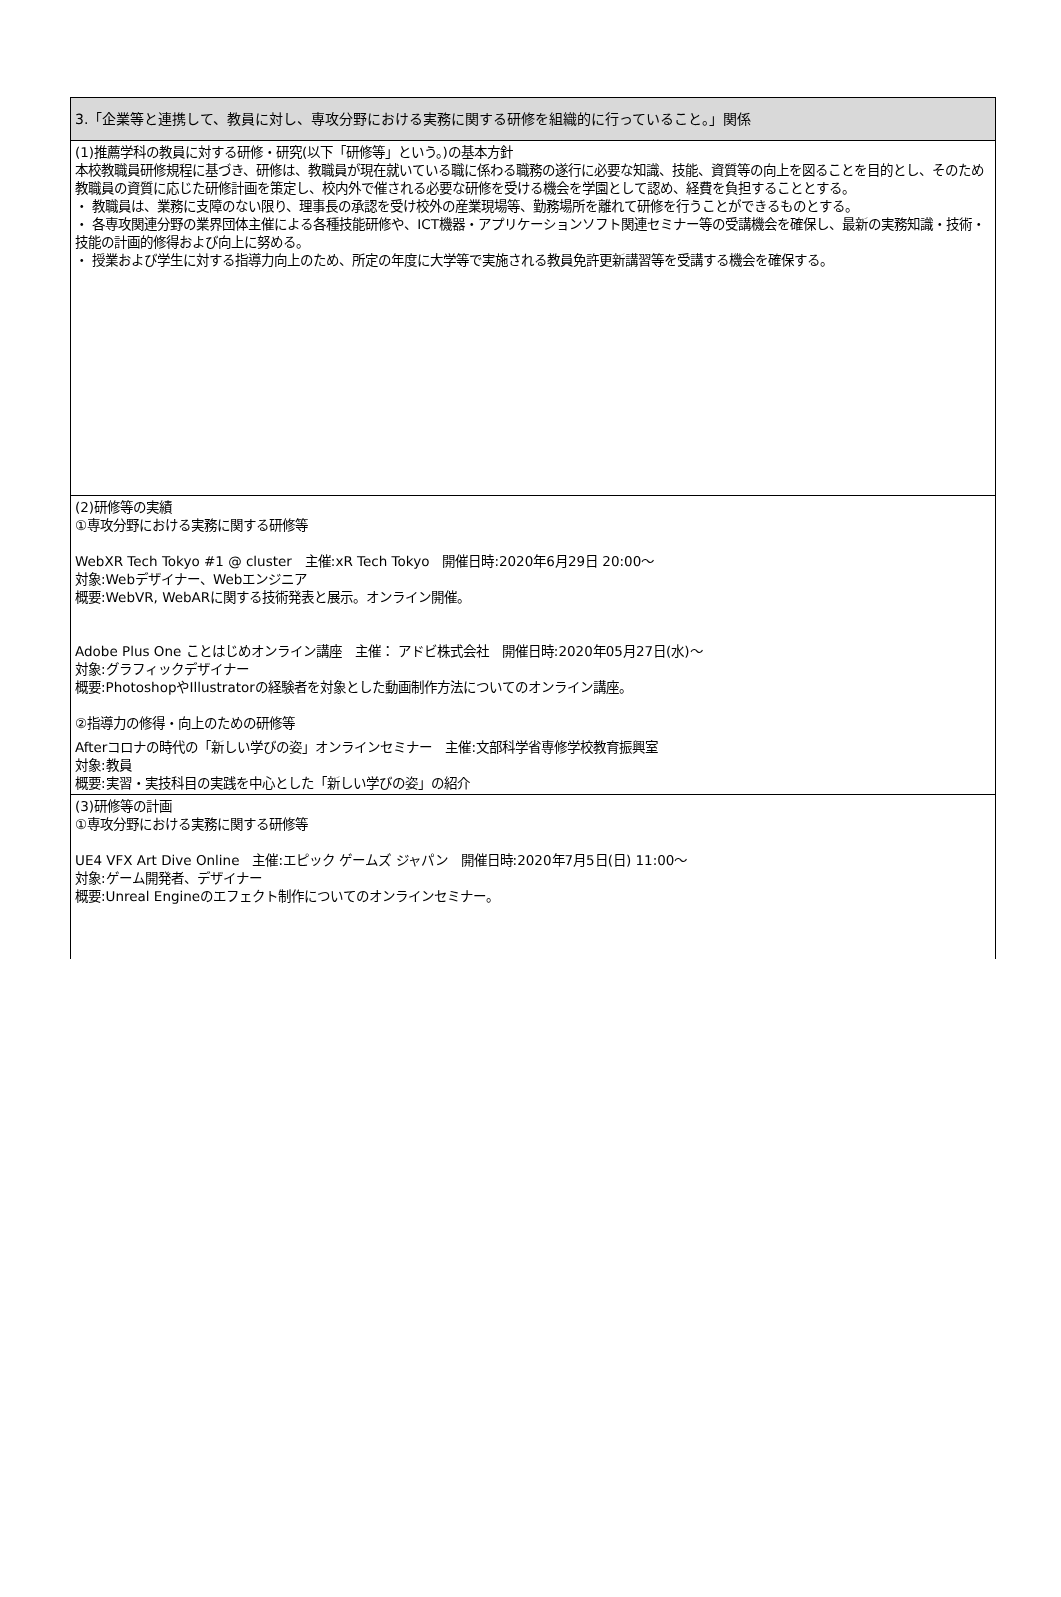| 3.「企業等と連携して、教員に対し、専攻分野における実務に関する研修を組織的に行っていること。」関係 |
| (1)推薦学科の教員に対する研修・研究(以下「研修等」という。)の基本方針 本校教職員研修規程に基づき、研修は、教職員が現在就いている職に係わる職務の遂行に必要な知識、技能、資質等の向上を図ることを目的とし、そのため教職員の資質に応じた研修計画を策定し、校内外で催される必要な研修を受ける機会を学園として認め、経費を負担することとする。 ・ 教職員は、業務に支障のない限り、理事長の承認を受け校外の産業現場等、勤務場所を離れて研修を行うことができるものとする。 ・ 各専攻関連分野の業界団体主催による各種技能研修や、ICT機器・アプリケーションソフト関連セミナー等の受講機会を確保し、最新の実務知識・技術・技能の計画的修得および向上に努める。 ・ 授業および学生に対する指導力向上のため、所定の年度に大学等で実施される教員免許更新講習等を受講する機会を確保する。 |
| (2)研修等の実績 ①専攻分野における実務に関する研修等 WebXR Tech Tokyo #1 @ cluster 主催:xR Tech Tokyo 開催日時:2020年6月29日 20:00〜 対象:Webデザイナー、Webエンジニア 概要:WebVR, WebARに関する技術発表と展示。オンライン開催。 Adobe Plus One ことはじめオンライン講座 主催： アドビ株式会社 開催日時:2020年05月27日(水)〜 対象:グラフィックデザイナー 概要:PhotoshopやIllustratorの経験者を対象とした動画制作方法についてのオンライン講座。 ②指導力の修得・向上のための研修等 Afterコロナの時代の「新しい学びの姿」オンラインセミナー 主催:文部科学省専修学校教育振興室 対象:教員 概要:実習・実技科目の実践を中心とした「新しい学びの姿」の紹介 |
| (3)研修等の計画 ①専攻分野における実務に関する研修等 UE4 VFX Art Dive Online 主催:エピック ゲームズ ジャパン 開催日時:2020年7月5日(日) 11:00〜 対象:ゲーム開発者、デザイナー 概要:Unreal Engineのエフェクト制作についてのオンラインセミナー。 |